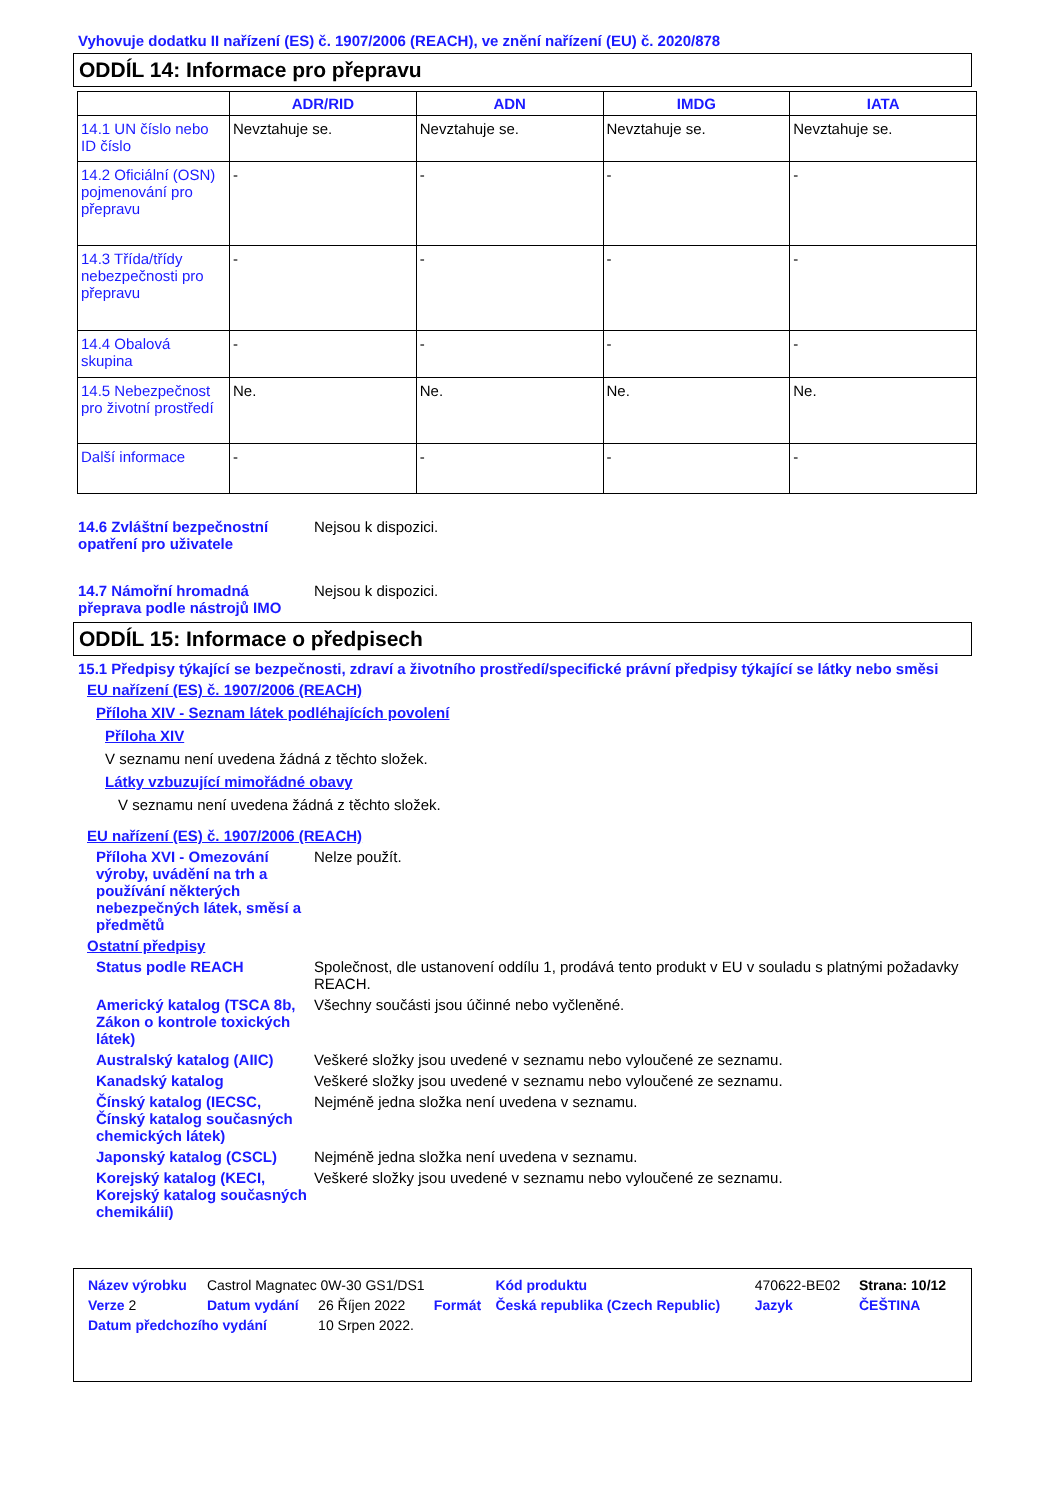Vyhovuje dodatku II nařízení (ES) č. 1907/2006 (REACH), ve znění nařízení (EU) č. 2020/878
ODDÍL 14: Informace pro přepravu
| | ADR/RID | ADN | IMDG | IATA |
| --- | --- | --- | --- | --- |
| 14.1 UN číslo nebo ID číslo | Nevztahuje se. | Nevztahuje se. | Nevztahuje se. | Nevztahuje se. |
| 14.2 Oficiální (OSN) pojmenování pro přepravu | - | - | - | - |
| 14.3 Třída/třídy nebezpečnosti pro přepravu | - | - | - | - |
| 14.4 Obalová skupina | - | - | - | - |
| 14.5 Nebezpečnost pro životní prostředí | Ne. | Ne. | Ne. | Ne. |
| Další informace | - | - | - | - |
14.6 Zvláštní bezpečnostní opatření pro uživatele
Nejsou k dispozici.
14.7 Námořní hromadná přeprava podle nástrojů IMO
Nejsou k dispozici.
ODDÍL 15: Informace o předpisech
15.1 Předpisy týkající se bezpečnosti, zdraví a životního prostředí/specifické právní předpisy týkající se látky nebo směsi
EU nařízení (ES) č. 1907/2006 (REACH)
Příloha XIV - Seznam látek podléhajících povolení
Příloha XIV
V seznamu není uvedena žádná z těchto složek.
Látky vzbuzující mimořádné obavy
V seznamu není uvedena žádná z těchto složek.
EU nařízení (ES) č. 1907/2006 (REACH)
Příloha XVI - Omezování výroby, uvádění na trh a používání některých nebezpečných látek, směsí a předmětů
Nelze použít.
Ostatní předpisy
Status podle REACH Společnost, dle ustanovení oddílu 1, prodává tento produkt v EU v souladu s platnými požadavky REACH.
Americký katalog (TSCA 8b, Zákon o kontrole toxických látek)
Všechny součásti jsou účinné nebo vyčleněné.
Australský katalog (AIIC)
Veškeré složky jsou uvedené v seznamu nebo vyloučené ze seznamu.
Kanadský katalog Veškeré složky jsou uvedené v seznamu nebo vyloučené ze seznamu.
Čínský katalog (IECSC, Čínský katalog současných chemických látek)
Nejméně jedna složka není uvedena v seznamu.
Japonský katalog (CSCL) Nejméně jedna složka není uvedena v seznamu.
Korejský katalog (KECI, Korejský katalog současných chemikálií)
Veškeré složky jsou uvedené v seznamu nebo vyloučené ze seznamu.
| Název výrobku | Castrol Magnatec 0W-30 GS1/DS1 | | | Kód produktu | 470622-BE02 | Strana: 10/12 |
| Verze 2 | Datum vydání | 26 Říjen 2022 | Formát | Česká republika (Czech Republic) | Jazyk | ČEŠTINA |
| Datum předchozího vydání | | 10 Srpen 2022. | | | | |